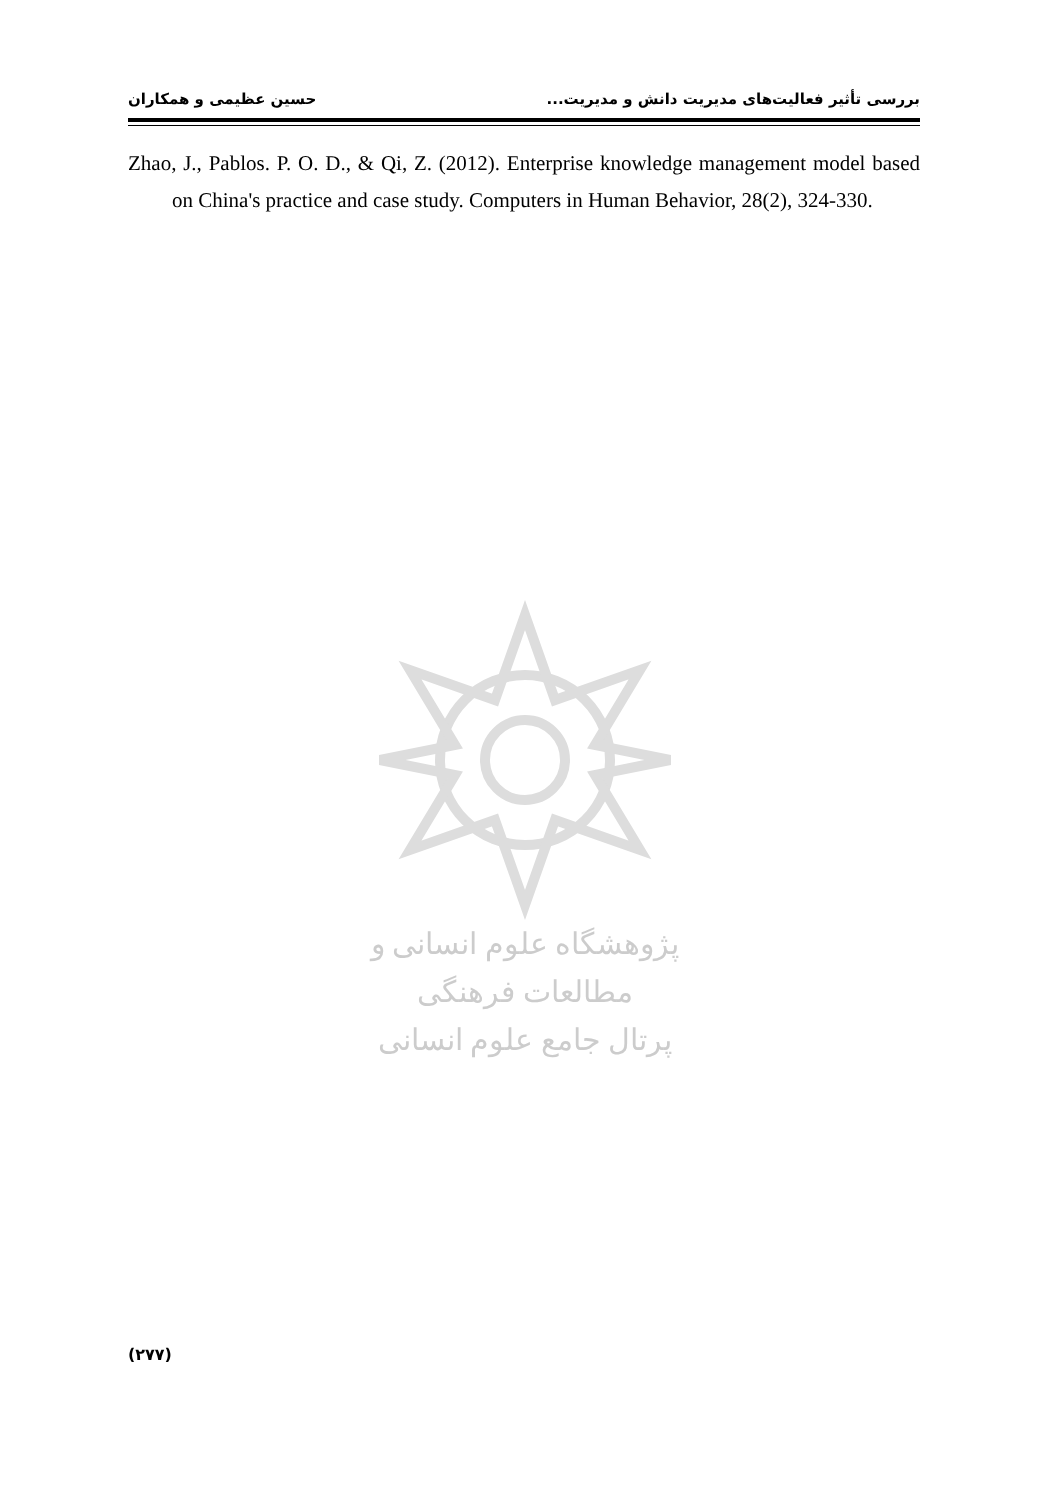بررسی تأثیر فعالیت‌های مدیریت دانش و مدیریت... حسین عظیمی و همکاران
Zhao, J., Pablos. P. O. D., & Qi, Z. (2012). Enterprise knowledge management model based on China's practice and case study. Computers in Human Behavior, 28(2), 324-330.
پژوهشگاه علوم انسانی و مطالعات فرهنگی
پرتال جامع علوم انسانی
(۲۷۷)